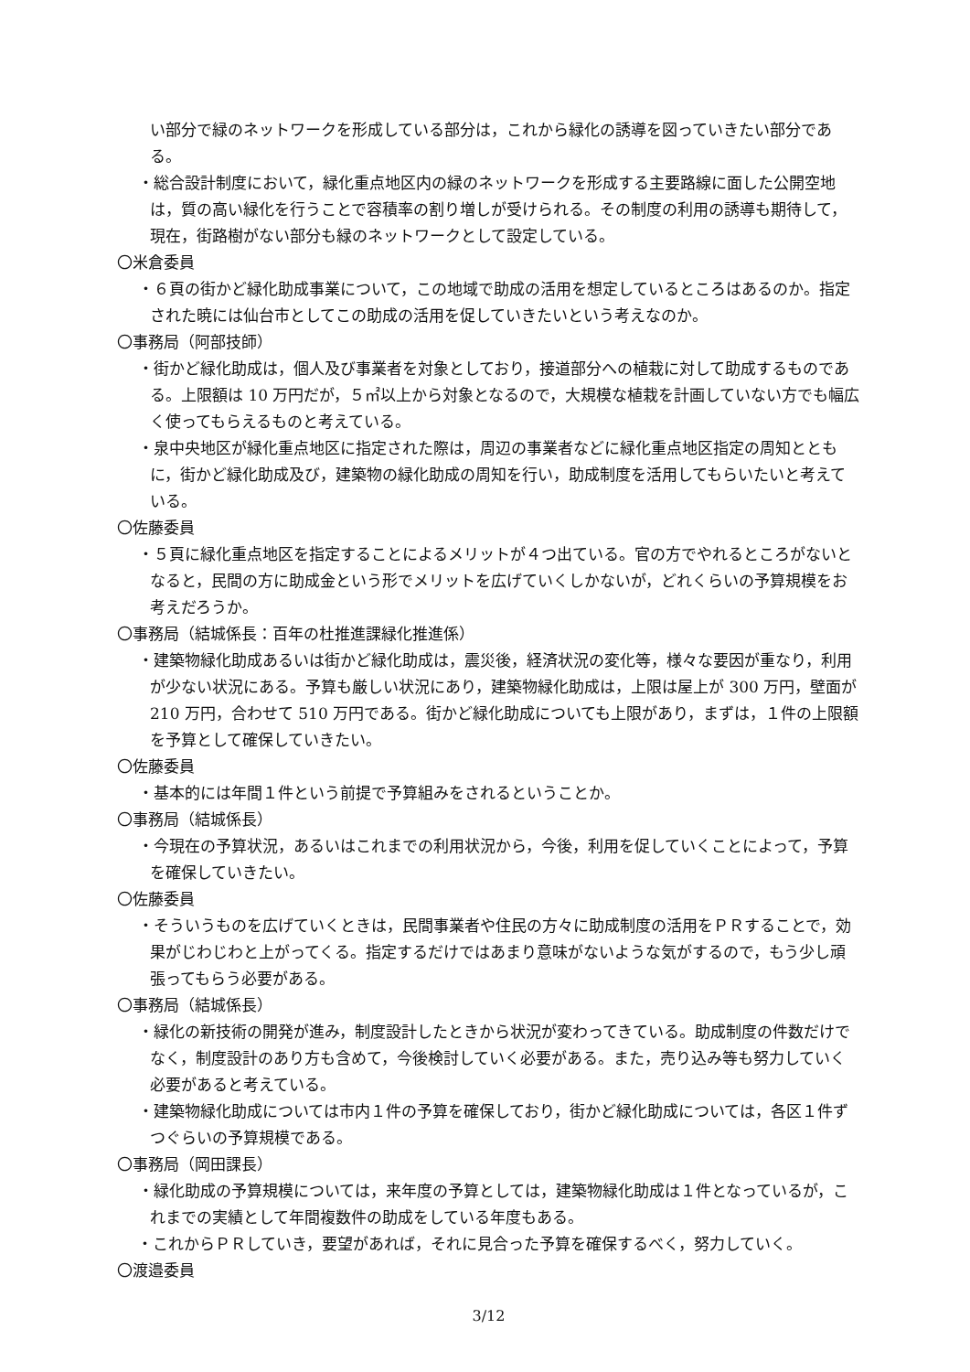い部分で緑のネットワークを形成している部分は，これから緑化の誘導を図っていきたい部分である。
・総合設計制度において，緑化重点地区内の緑のネットワークを形成する主要路線に面した公開空地は，質の高い緑化を行うことで容積率の割り増しが受けられる。その制度の利用の誘導も期待して，現在，街路樹がない部分も緑のネットワークとして設定している。
〇米倉委員
・６頁の街かど緑化助成事業について，この地域で助成の活用を想定しているところはあるのか。指定された暁には仙台市としてこの助成の活用を促していきたいという考えなのか。
〇事務局（阿部技師）
・街かど緑化助成は，個人及び事業者を対象としており，接道部分への植栽に対して助成するものである。上限額は 10 万円だが，５㎡以上から対象となるので，大規模な植栽を計画していない方でも幅広く使ってもらえるものと考えている。
・泉中央地区が緑化重点地区に指定された際は，周辺の事業者などに緑化重点地区指定の周知とともに，街かど緑化助成及び，建築物の緑化助成の周知を行い，助成制度を活用してもらいたいと考えている。
〇佐藤委員
・５頁に緑化重点地区を指定することによるメリットが４つ出ている。官の方でやれるところがないとなると，民間の方に助成金という形でメリットを広げていくしかないが，どれくらいの予算規模をお考えだろうか。
〇事務局（結城係長：百年の杜推進課緑化推進係）
・建築物緑化助成あるいは街かど緑化助成は，震災後，経済状況の変化等，様々な要因が重なり，利用が少ない状況にある。予算も厳しい状況にあり，建築物緑化助成は，上限は屋上が 300 万円，壁面が 210 万円，合わせて 510 万円である。街かど緑化助成についても上限があり，まずは，１件の上限額を予算として確保していきたい。
〇佐藤委員
・基本的には年間１件という前提で予算組みをされるということか。
〇事務局（結城係長）
・今現在の予算状況，あるいはこれまでの利用状況から，今後，利用を促していくことによって，予算を確保していきたい。
〇佐藤委員
・そういうものを広げていくときは，民間事業者や住民の方々に助成制度の活用をＰＲすることで，効果がじわじわと上がってくる。指定するだけではあまり意味がないような気がするので，もう少し頑張ってもらう必要がある。
〇事務局（結城係長）
・緑化の新技術の開発が進み，制度設計したときから状況が変わってきている。助成制度の件数だけでなく，制度設計のあり方も含めて，今後検討していく必要がある。また，売り込み等も努力していく必要があると考えている。
・建築物緑化助成については市内１件の予算を確保しており，街かど緑化助成については，各区１件ずつぐらいの予算規模である。
〇事務局（岡田課長）
・緑化助成の予算規模については，来年度の予算としては，建築物緑化助成は１件となっているが，これまでの実績として年間複数件の助成をしている年度もある。
・これからＰＲしていき，要望があれば，それに見合った予算を確保するべく，努力していく。
〇渡邉委員
3/12